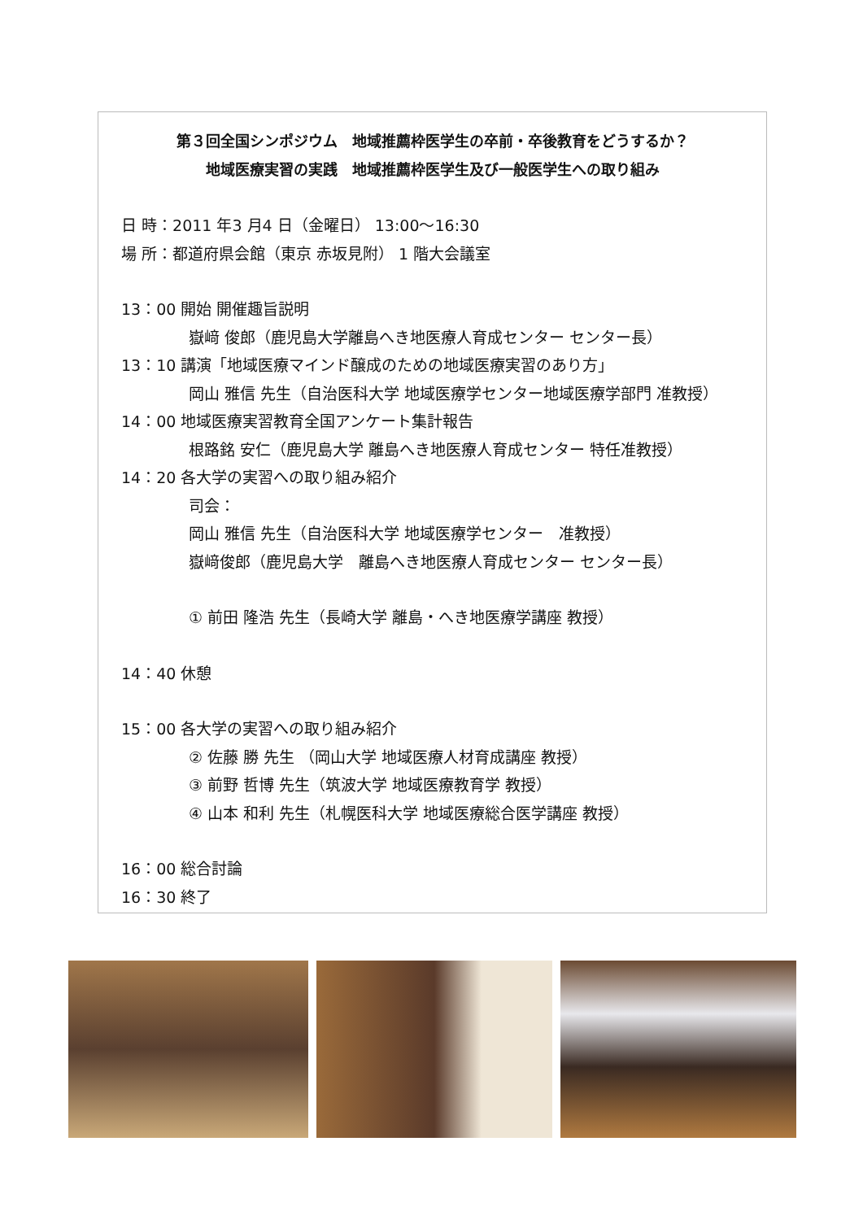第３回全国シンポジウム　地域推薦枠医学生の卒前・卒後教育をどうするか？
地域医療実習の実践　地域推薦枠医学生及び一般医学生への取り組み
日 時：2011 年3 月4 日（金曜日） 13:00～16:30
場 所：都道府県会館（東京 赤坂見附） 1 階大会議室
13：00 開始 開催趣旨説明
嶽﨑 俊郎（鹿児島大学離島へき地医療人育成センター センター長）
13：10 講演「地域医療マインド醸成のための地域医療実習のあり方」
岡山 雅信 先生（自治医科大学 地域医療学センター地域医療学部門 准教授）
14：00 地域医療実習教育全国アンケート集計報告
根路銘 安仁（鹿児島大学 離島へき地医療人育成センター 特任准教授）
14：20 各大学の実習への取り組み紹介
司会：
岡山 雅信 先生（自治医科大学 地域医療学センター　准教授）
嶽﨑俊郎（鹿児島大学　離島へき地医療人育成センター センター長）
① 前田 隆浩 先生（長崎大学 離島・へき地医療学講座 教授）
14：40 休憩
15：00 各大学の実習への取り組み紹介
② 佐藤 勝 先生 （岡山大学 地域医療人材育成講座 教授）
③ 前野 哲博 先生（筑波大学 地域医療教育学 教授）
④ 山本 和利 先生（札幌医科大学 地域医療総合医学講座 教授）
16：00 総合討論
16：30 終了